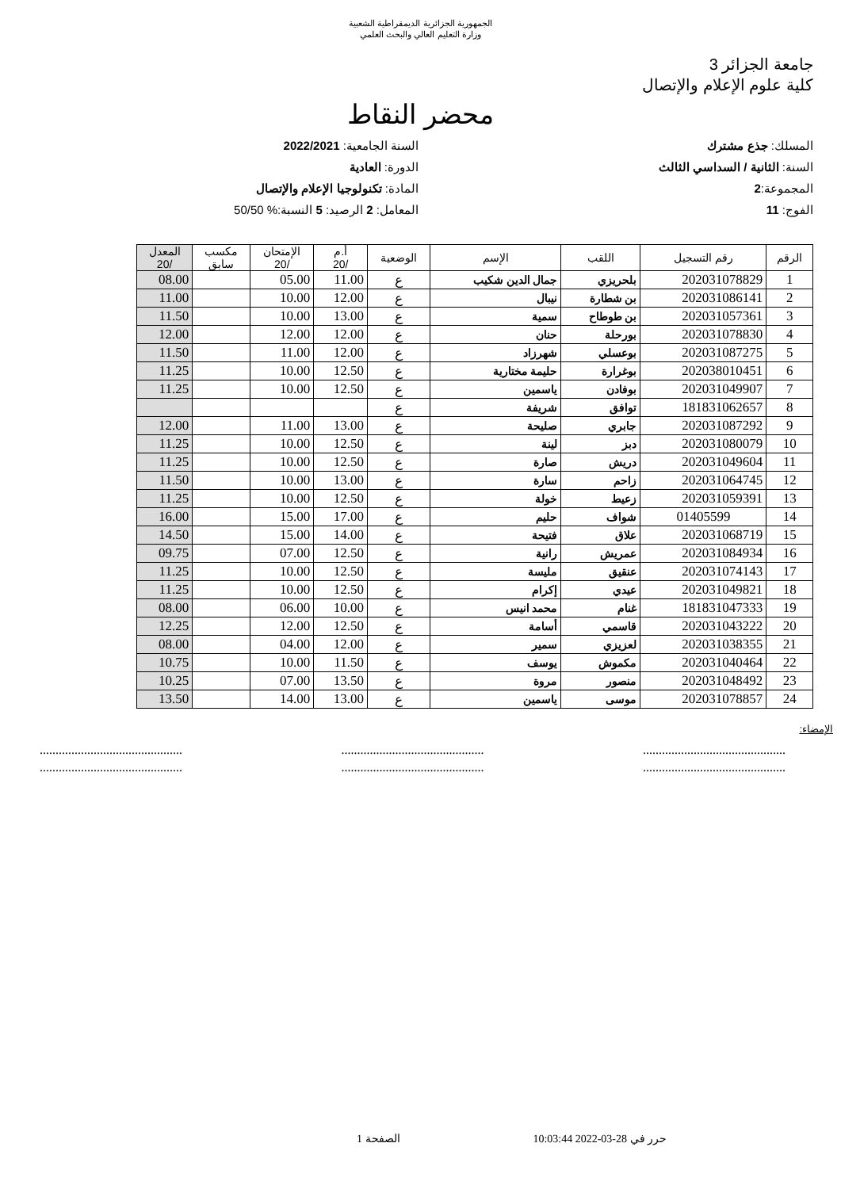الجمهورية الجزائرية الديمقراطية الشعبية
وزارة التعليم العالي والبحث العلمي
جامعة الجزائر 3
كلية علوم الإعلام والإتصال
محضر النقاط
المسلك: جذع مشترك
السنة: الثانية / السداسي الثالث
المجموعة:2
الفوج: 11
السنة الجامعية: 2022/2021
الدورة: العادية
المادة: تكنولوجيا الإعلام والإتصال
المعامل: 2 الرصيد: 5 النسبة:% 50/50
| الرقم | رقم التسجيل | اللقب | الإسم | الوضعية | أ.م /20 | الإمتحان /20 | مكسب سابق | المعدل /20 |
| --- | --- | --- | --- | --- | --- | --- | --- | --- |
| 1 | 202031078829 | بلحريزي | جمال الدين شكيب | ع | 11.00 | 05.00 | | 08.00 |
| 2 | 202031086141 | بن شطارة | نيبال | ع | 12.00 | 10.00 | | 11.00 |
| 3 | 202031057361 | بن طوطاح | سمية | ع | 13.00 | 10.00 | | 11.50 |
| 4 | 202031078830 | بورحلة | حنان | ع | 12.00 | 12.00 | | 12.00 |
| 5 | 202031087275 | بوعسلي | شهرزاد | ع | 12.00 | 11.00 | | 11.50 |
| 6 | 202038010451 | بوغرارة | حليمة مختارية | ع | 12.50 | 10.00 | | 11.25 |
| 7 | 202031049907 | بوفادن | ياسمين | ع | 12.50 | 10.00 | | 11.25 |
| 8 | 181831062657 | توافق | شريفة | ع | | | | |
| 9 | 202031087292 | جابري | صليحة | ع | 13.00 | 11.00 | | 12.00 |
| 10 | 202031080079 | دبز | لينة | ع | 12.50 | 10.00 | | 11.25 |
| 11 | 202031049604 | دريش | صارة | ع | 12.50 | 10.00 | | 11.25 |
| 12 | 202031064745 | زاحم | سارة | ع | 13.00 | 10.00 | | 11.50 |
| 13 | 202031059391 | زعيط | خولة | ع | 12.50 | 10.00 | | 11.25 |
| 14 | 01405599 | شواف | حليم | ع | 17.00 | 15.00 | | 16.00 |
| 15 | 202031068719 | علاق | فتيحة | ع | 14.00 | 15.00 | | 14.50 |
| 16 | 202031084934 | عمريش | رانية | ع | 12.50 | 07.00 | | 09.75 |
| 17 | 202031074143 | عنقيق | مليسة | ع | 12.50 | 10.00 | | 11.25 |
| 18 | 202031049821 | عيدي | إكرام | ع | 12.50 | 10.00 | | 11.25 |
| 19 | 181831047333 | غنام | محمد انيس | ع | 10.00 | 06.00 | | 08.00 |
| 20 | 202031043222 | قاسمي | أسامة | ع | 12.50 | 12.00 | | 12.25 |
| 21 | 202031038355 | لعزيزي | سمير | ع | 12.00 | 04.00 | | 08.00 |
| 22 | 202031040464 | مكموش | يوسف | ع | 11.50 | 10.00 | | 10.75 |
| 23 | 202031048492 | منصور | مروة | ع | 13.50 | 07.00 | | 10.25 |
| 24 | 202031078857 | موسى | ياسمين | ع | 13.00 | 14.00 | | 13.50 |
الإمضاء:
.......................................................................................................................................
.......................................................................................................................................
حرر في 28-03-2022 10:03:44 الصفحة 1